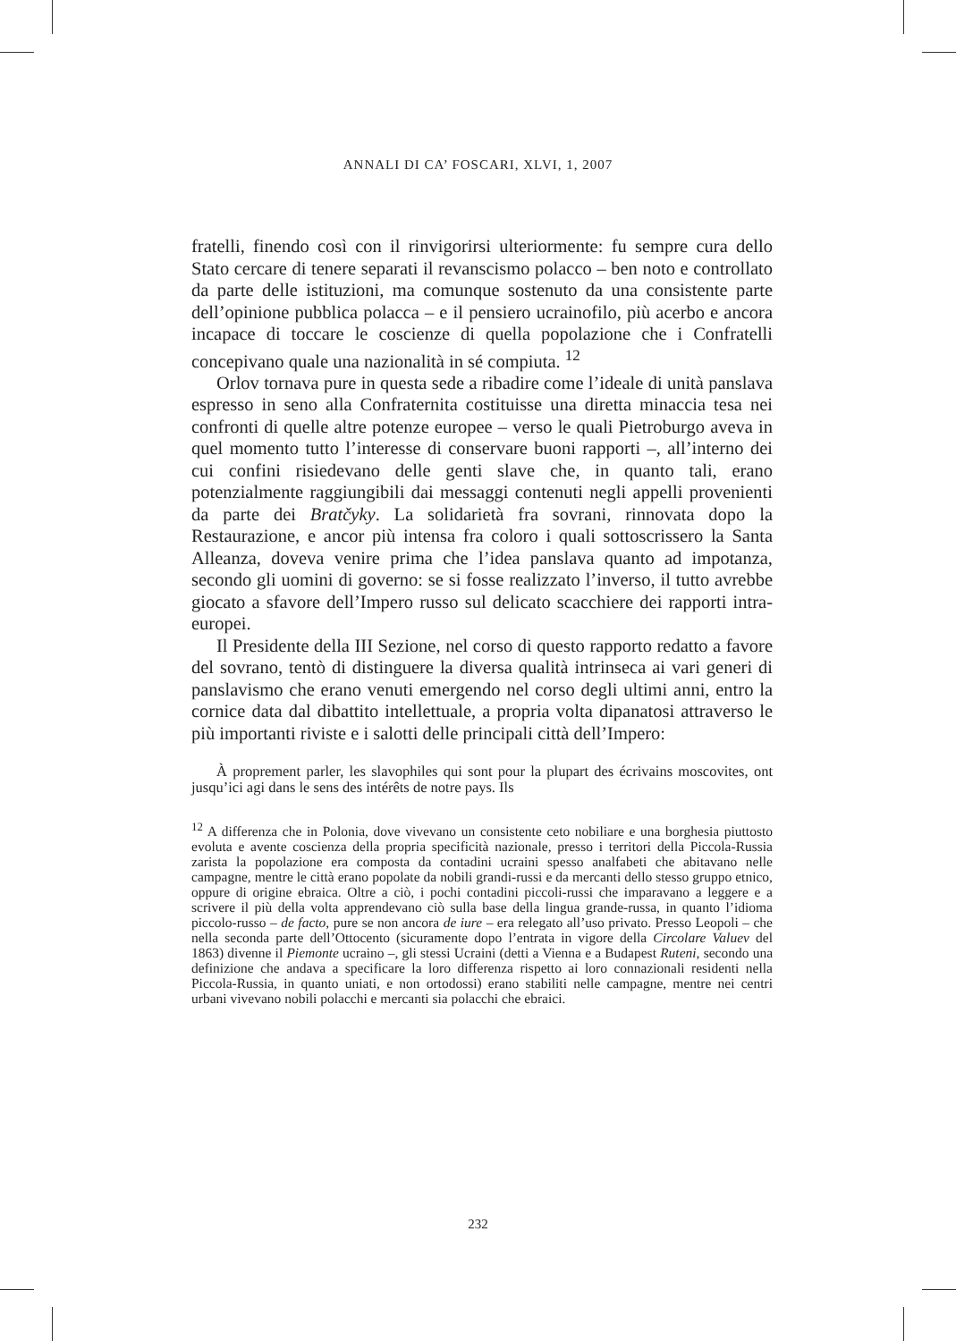ANNALI DI CA’ FOSCARI, XLVI, 1, 2007
fratelli, finendo così con il rinvigorirsi ulteriormente: fu sempre cura dello Stato cercare di tenere separati il revanscismo polacco – ben noto e controllato da parte delle istituzioni, ma comunque sostenuto da una consistente parte dell’opinione pubblica polacca – e il pensiero ucrainofilo, più acerbo e ancora incapace di toccare le coscienze di quella popolazione che i Confratelli concepivano quale una nazionalità in sé compiuta. <sup>12</sup>
Orlov tornava pure in questa sede a ribadire come l’ideale di unità panslava espresso in seno alla Confraternita costituisse una diretta minaccia tesa nei confronti di quelle altre potenze europee – verso le quali Pietroburgo aveva in quel momento tutto l’interesse di conservare buoni rapporti –, all’interno dei cui confini risiedevano delle genti slave che, in quanto tali, erano potenzialmente raggiungibili dai messaggi contenuti negli appelli provenienti da parte dei Bratčyky. La solidarietà fra sovrani, rinnovata dopo la Restaurazione, e ancor più intensa fra coloro i quali sottoscrissero la Santa Alleanza, doveva venire prima che l’idea panslava quanto ad impotanza, secondo gli uomini di governo: se si fosse realizzato l’inverso, il tutto avrebbe giocato a sfavore dell’Impero russo sul delicato scacchiere dei rapporti intra-europei.
Il Presidente della III Sezione, nel corso di questo rapporto redatto a favore del sovrano, tentò di distinguere la diversa qualità intrinseca ai vari generi di panslavismo che erano venuti emergendo nel corso degli ultimi anni, entro la cornice data dal dibattito intellettuale, a propria volta dipanatosi attraverso le più importanti riviste e i salotti delle principali città dell’Impero:
À proprement parler, les slavophiles qui sont pour la plupart des écrivains moscovites, ont jusqu’ici agi dans le sens des intérêts de notre pays. Ils
<sup>12</sup> A differenza che in Polonia, dove vivevano un consistente ceto nobiliare e una borghesia piuttosto evoluta e avente coscienza della propria specificità nazionale, presso i territori della Piccola-Russia zarista la popolazione era composta da contadini ucraini spesso analfabeti che abitavano nelle campagne, mentre le città erano popolate da nobili grandi-russi e da mercanti dello stesso gruppo etnico, oppure di origine ebraica. Oltre a ciò, i pochi contadini piccoli-russi che imparavano a leggere e a scrivere il più della volta apprendevano ciò sulla base della lingua grande-russa, in quanto l’idioma piccolo-russo – de facto, pure se non ancora de iure – era relegato all’uso privato. Presso Leopoli – che nella seconda parte dell’Ottocento (sicuramente dopo l’entrata in vigore della Circolare Valuev del 1863) divenne il Piemonte ucraino –, gli stessi Ucraini (detti a Vienna e a Budapest Ruteni, secondo una definizione che andava a specificare la loro differenza rispetto ai loro connazionali residenti nella Piccola-Russia, in quanto uniati, e non ortodossi) erano stabiliti nelle campagne, mentre nei centri urbani vivevano nobili polacchi e mercanti sia polacchi che ebraici.
232